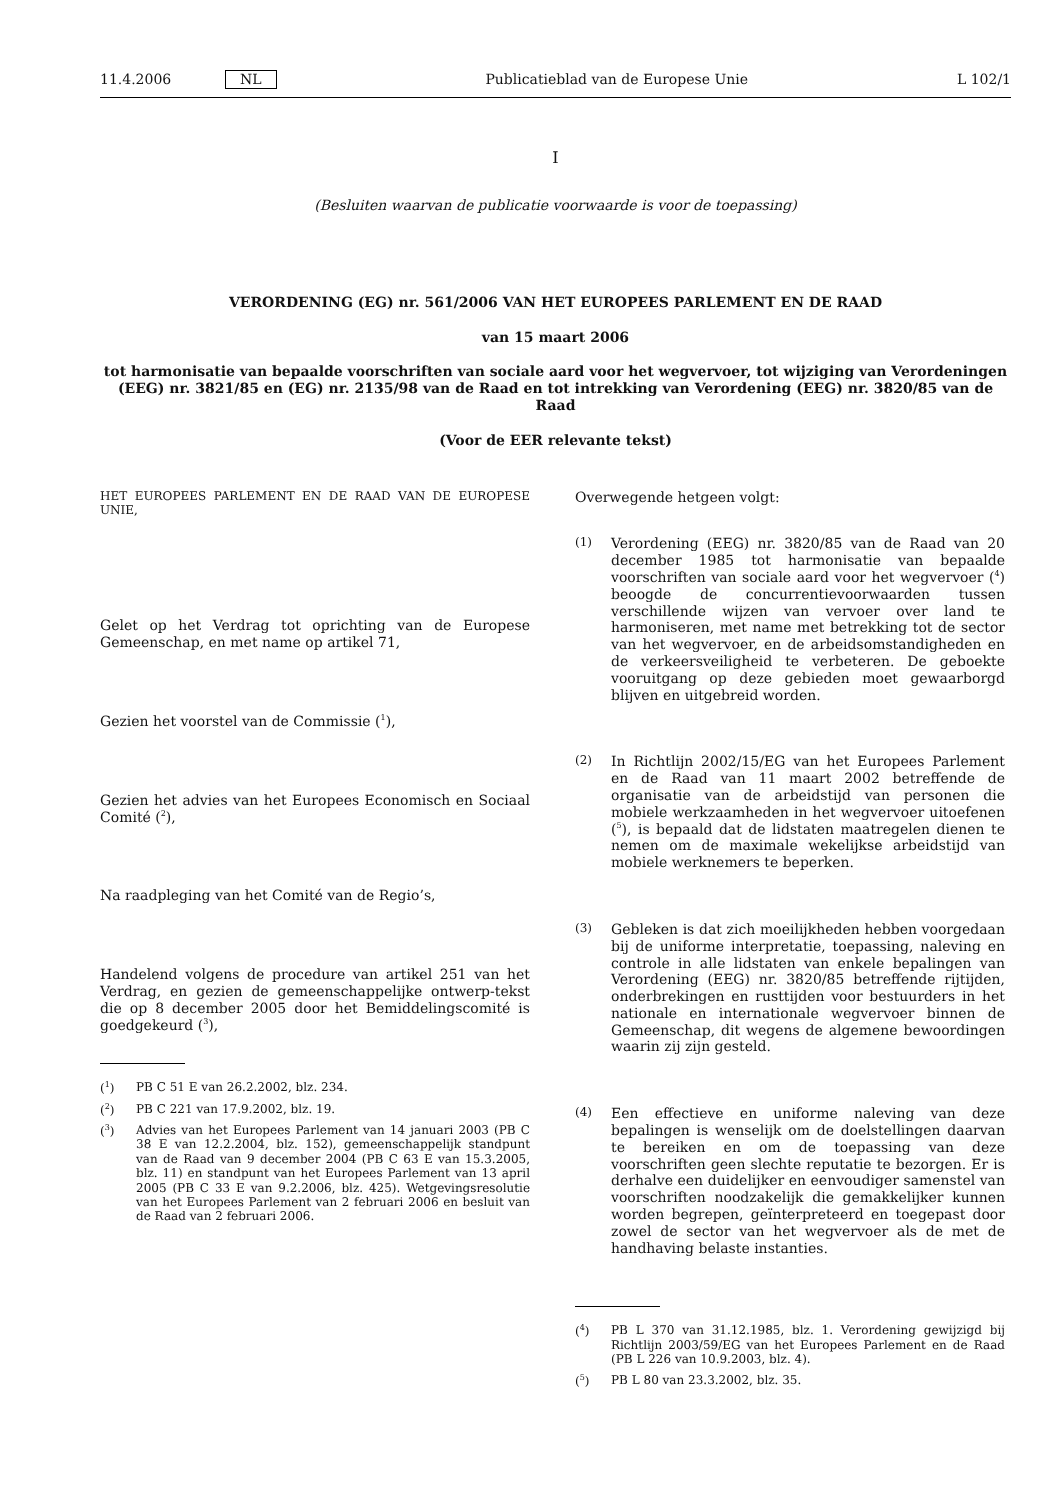11.4.2006 NL Publicatieblad van de Europese Unie L 102/1
I
(Besluiten waarvan de publicatie voorwaarde is voor de toepassing)
VERORDENING (EG) nr. 561/2006 VAN HET EUROPEES PARLEMENT EN DE RAAD
van 15 maart 2006
tot harmonisatie van bepaalde voorschriften van sociale aard voor het wegvervoer, tot wijziging van Verordeningen (EEG) nr. 3821/85 en (EG) nr. 2135/98 van de Raad en tot intrekking van Verordening (EEG) nr. 3820/85 van de Raad
(Voor de EER relevante tekst)
HET EUROPEES PARLEMENT EN DE RAAD VAN DE EUROPESE UNIE,
Gelet op het Verdrag tot oprichting van de Europese Gemeenschap, en met name op artikel 71,
Gezien het voorstel van de Commissie (<sup>1</sup>),
Gezien het advies van het Europees Economisch en Sociaal Comité (<sup>2</sup>),
Na raadpleging van het Comité van de Regio’s,
Handelend volgens de procedure van artikel 251 van het Verdrag, en gezien de gemeenschappelijke ontwerp-tekst die op 8 december 2005 door het Bemiddelingscomité is goedgekeurd (<sup>3</sup>),
(<sup>1</sup>) PB C 51 E van 26.2.2002, blz. 234.
(<sup>2</sup>) PB C 221 van 17.9.2002, blz. 19.
(<sup>3</sup>) Advies van het Europees Parlement van 14 januari 2003 (PB C 38 E van 12.2.2004, blz. 152), gemeenschappelijk standpunt van de Raad van 9 december 2004 (PB C 63 E van 15.3.2005, blz. 11) en standpunt van het Europees Parlement van 13 april 2005 (PB C 33 E van 9.2.2006, blz. 425). Wetgevingsresolutie van het Europees Parlement van 2 februari 2006 en besluit van de Raad van 2 februari 2006.
Overwegende hetgeen volgt:
(1) Verordening (EEG) nr. 3820/85 van de Raad van 20 december 1985 tot harmonisatie van bepaalde voorschriften van sociale aard voor het wegvervoer (<sup>4</sup>) beoogde de concurrentievoorwaarden tussen verschillende wijzen van vervoer over land te harmoniseren, met name met betrekking tot de sector van het wegvervoer, en de arbeidsomstandigheden en de verkeersveiligheid te verbeteren. De geboekte vooruitgang op deze gebieden moet gewaarborgd blijven en uitgebreid worden.
(2) In Richtlijn 2002/15/EG van het Europees Parlement en de Raad van 11 maart 2002 betreffende de organisatie van de arbeidstijd van personen die mobiele werkzaamheden in het wegvervoer uitoefenen (<sup>5</sup>), is bepaald dat de lidstaten maatregelen dienen te nemen om de maximale wekelijkse arbeidstijd van mobiele werknemers te beperken.
(3) Gebleken is dat zich moeilijkheden hebben voorgedaan bij de uniforme interpretatie, toepassing, naleving en controle in alle lidstaten van enkele bepalingen van Verordening (EEG) nr. 3820/85 betreffende rijtijden, onderbrekingen en rusttijden voor bestuurders in het nationale en internationale wegvervoer binnen de Gemeenschap, dit wegens de algemene bewoordingen waarin zij zijn gesteld.
(4) Een effectieve en uniforme naleving van deze bepalingen is wenselijk om de doelstellingen daarvan te bereiken en om de toepassing van deze voorschriften geen slechte reputatie te bezorgen. Er is derhalve een duidelijker en eenvoudiger samenstel van voorschriften noodzakelijk die gemakkelijker kunnen worden begrepen, geïnterpreteerd en toegepast door zowel de sector van het wegvervoer als de met de handhaving belaste instanties.
(<sup>4</sup>) PB L 370 van 31.12.1985, blz. 1. Verordening gewijzigd bij Richtlijn 2003/59/EG van het Europees Parlement en de Raad (PB L 226 van 10.9.2003, blz. 4).
(<sup>5</sup>) PB L 80 van 23.3.2002, blz. 35.